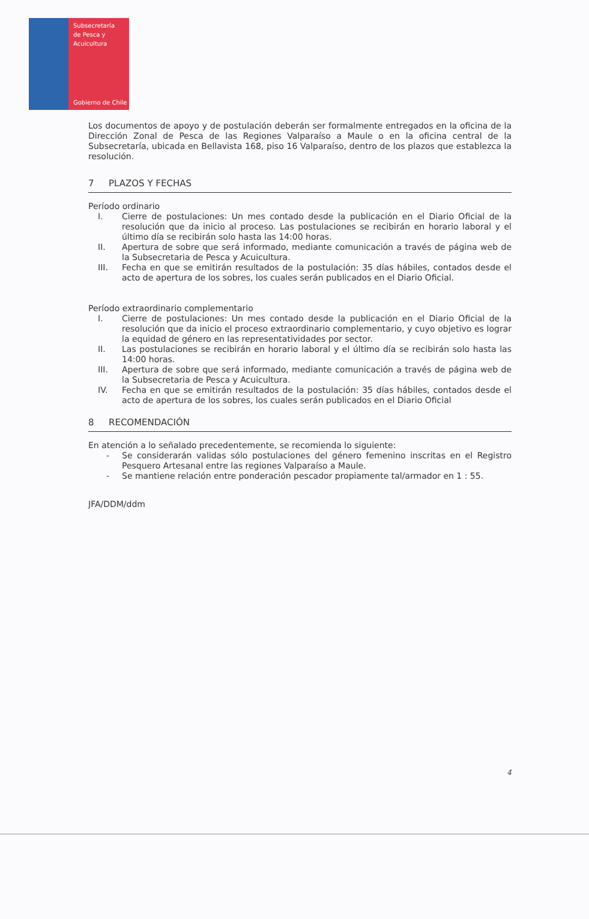Subsecretaría
de Pesca y
Acuicultura
Gobierno de Chile
Los documentos de apoyo y de postulación deberán ser formalmente entregados en la oficina de la Dirección Zonal de Pesca de las Regiones Valparaíso a Maule o en la oficina central de la Subsecretaría, ubicada en Bellavista 168, piso 16 Valparaíso, dentro de los plazos que establezca la resolución.
7 PLAZOS Y FECHAS
Período ordinario
I. Cierre de postulaciones: Un mes contado desde la publicación en el Diario Oficial de la resolución que da inicio al proceso. Las postulaciones se recibirán en horario laboral y el último día se recibirán solo hasta las 14:00 horas.
II. Apertura de sobre que será informado, mediante comunicación a través de página web de la Subsecretaria de Pesca y Acuicultura.
III. Fecha en que se emitirán resultados de la postulación: 35 días hábiles, contados desde el acto de apertura de los sobres, los cuales serán publicados en el Diario Oficial.
Período extraordinario complementario
I. Cierre de postulaciones: Un mes contado desde la publicación en el Diario Oficial de la resolución que da inicio el proceso extraordinario complementario, y cuyo objetivo es lograr la equidad de género en las representatividades por sector.
II. Las postulaciones se recibirán en horario laboral y el último día se recibirán solo hasta las 14:00 horas.
III. Apertura de sobre que será informado, mediante comunicación a través de página web de la Subsecretaria de Pesca y Acuicultura.
IV. Fecha en que se emitirán resultados de la postulación: 35 días hábiles, contados desde el acto de apertura de los sobres, los cuales serán publicados en el Diario Oficial
8 RECOMENDACIÓN
En atención a lo señalado precedentemente, se recomienda lo siguiente:
- Se considerarán validas sólo postulaciones del género femenino inscritas en el Registro Pesquero Artesanal entre las regiones Valparaíso a Maule.
- Se mantiene relación entre ponderación pescador propiamente tal/armador en 1 : 55.
JFA/DDM/ddm
4